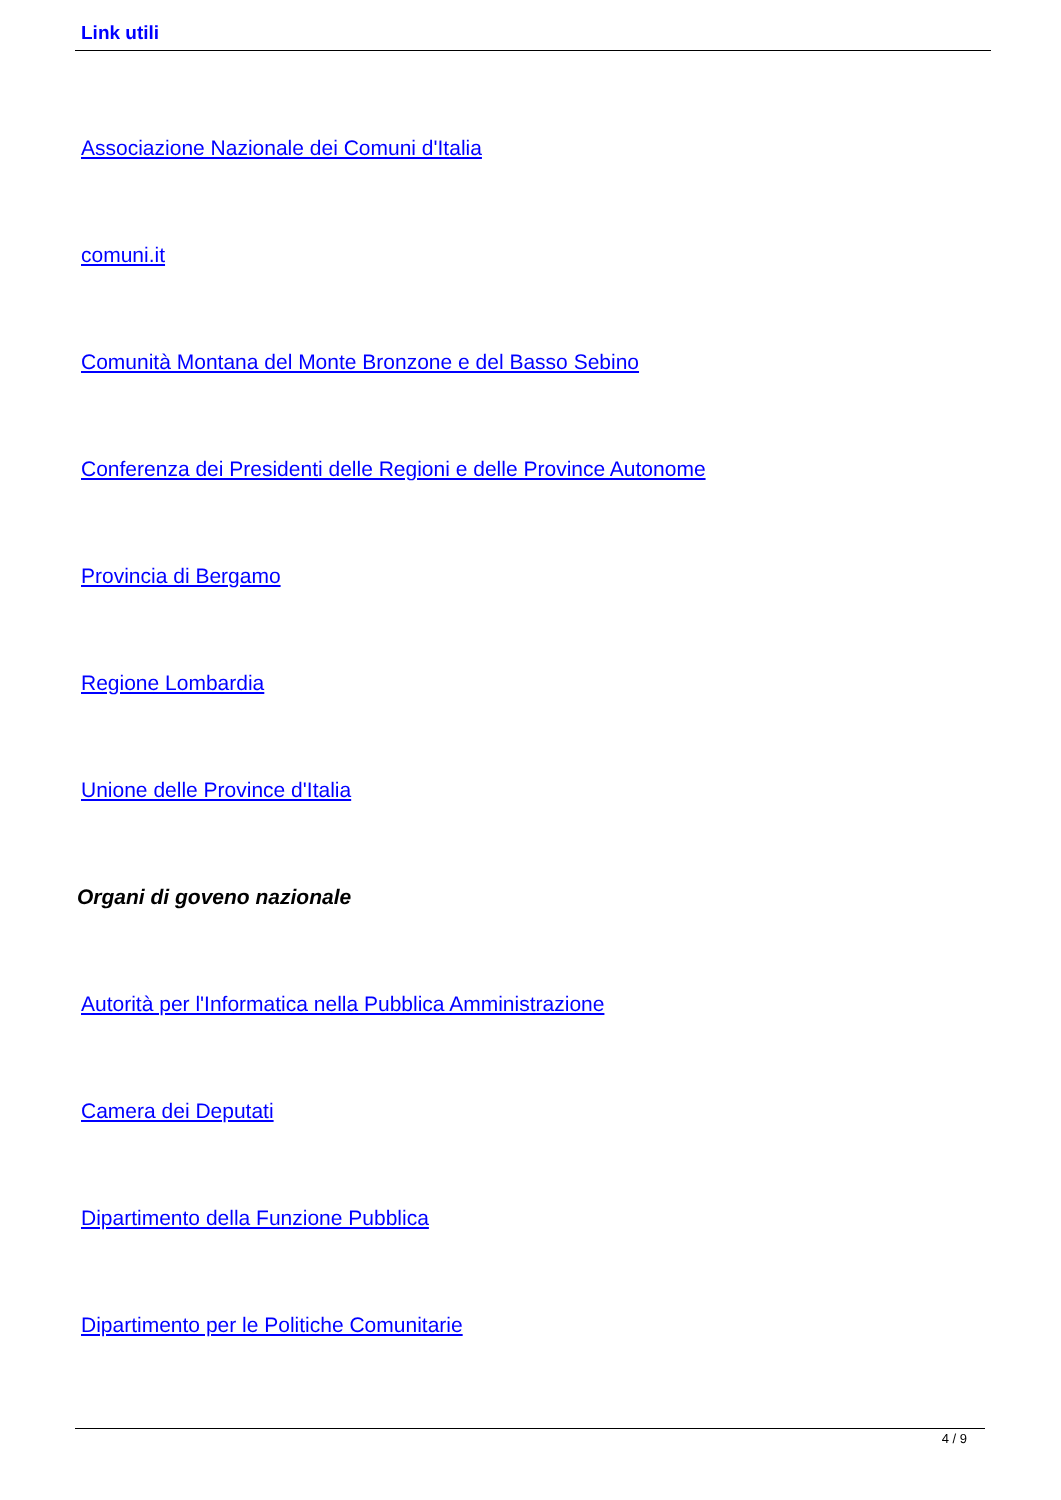Link utili
Associazione Nazionale dei Comuni d'Italia
comuni.it
Comunità Montana del Monte Bronzone e del Basso Sebino
Conferenza dei Presidenti delle Regioni e delle Province Autonome
Provincia di Bergamo
Regione Lombardia
Unione delle Province d'Italia
Organi di goveno nazionale
Autorità per l'Informatica nella Pubblica Amministrazione
Camera dei Deputati
Dipartimento della Funzione Pubblica
Dipartimento per le Politiche Comunitarie
4 / 9